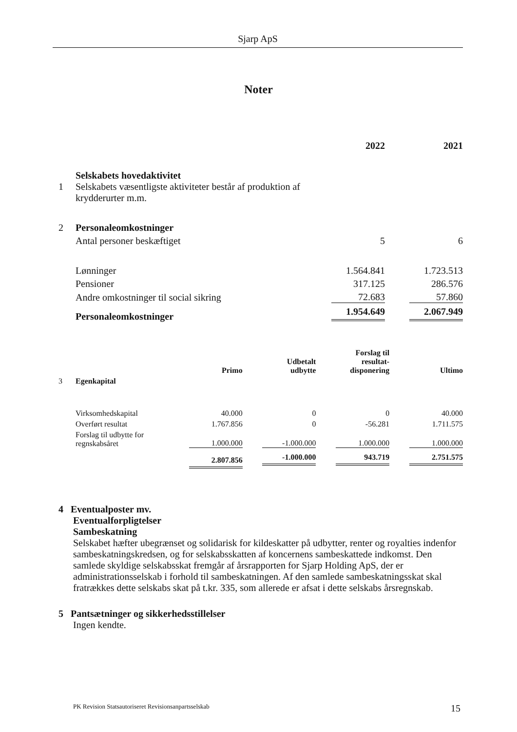Sjarp ApS
Noter
| | | 2022 | 2021 |
| 1 | Selskabets hovedaktivitet Selskabets væsentligste aktiviteter består af produktion af krydderurter m.m. | | |
| 2 | Personaleomkostninger | | |
| | Antal personer beskæftiget | 5 | 6 |
| | Lønninger | 1.564.841 | 1.723.513 |
| | Pensioner | 317.125 | 286.576 |
| | Andre omkostninger til social sikring | 72.683 | 57.860 |
| | Personaleomkostninger | 1.954.649 | 2.067.949 |
| | | Primo | Udbetalt udbytte | Forslag til resultat- disponering | Ultimo |
| 3 | Egenkapital | | | | |
| | Virksomhedskapital | 40.000 | 0 | 0 | 40.000 |
| | Overført resultat | 1.767.856 | 0 | -56.281 | 1.711.575 |
| | Forslag til udbytte for regnskabsåret | 1.000.000 | -1.000.000 | 1.000.000 | 1.000.000 |
| | | 2.807.856 | -1.000.000 | 943.719 | 2.751.575 |
4 Eventualposter mv.
Eventualforpligtelser
Sambeskatning
Selskabet hæfter ubegrænset og solidarisk for kildeskatter på udbytter, renter og royalties indenfor sambeskatningskredsen, og for selskabsskatten af koncernens sambeskattede indkomst. Den samlede skyldige selskabsskat fremgår af årsrapporten for Sjarp Holding ApS, der er administrationsselskab i forhold til sambeskatningen. Af den samlede sambeskatningsskat skal fratrækkes dette selskabs skat på t.kr. 335, som allerede er afsat i dette selskabs årsregnskab.
5 Pantsætninger og sikkerhedsstillelser
Ingen kendte.
PK Revision Statsautoriseret Revisionsanpartsselskab 15